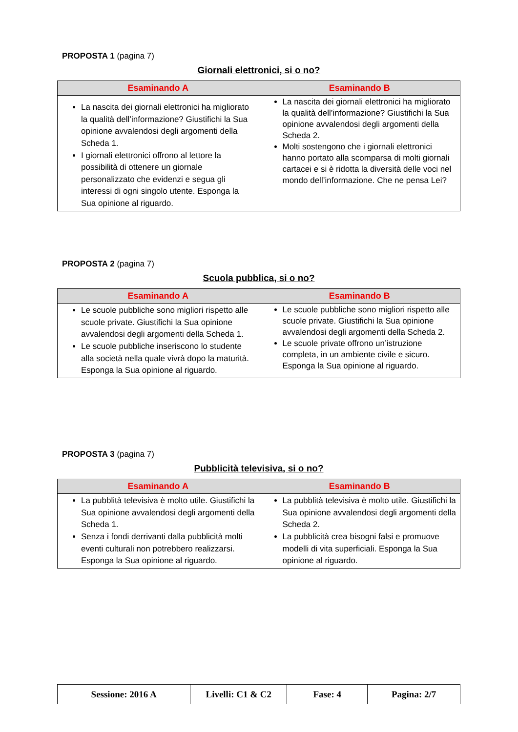PROPOSTA 1 (pagina 7)
Giornali elettronici, si o no?
| Esaminando A | Esaminando B |
| --- | --- |
| La nascita dei giornali elettronici ha migliorato la qualità dell’informazione? Giustifichi la Sua opinione avvalendosi degli argomenti della Scheda 1. I giornali elettronici offrono al lettore la possibilità di ottenere un giornale personalizzato che evidenzi e segua gli interessi di ogni singolo utente. Esponga la Sua opinione al riguardo. | La nascita dei giornali elettronici ha migliorato la qualità dell’informazione? Giustifichi la Sua opinione avvalendosi degli argomenti della Scheda 2. Molti sostengono che i giornali elettronici hanno portato alla scomparsa di molti giornali cartacei e si è ridotta la diversità delle voci nel mondo dell’informazione. Che ne pensa Lei? |
PROPOSTA 2 (pagina 7)
Scuola pubblica, si o no?
| Esaminando A | Esaminando B |
| --- | --- |
| Le scuole pubbliche sono migliori rispetto alle scuole private. Giustifichi la Sua opinione avvalendosi degli argomenti della Scheda 1. Le scuole pubbliche inseriscono lo studente alla società nella quale vivrà dopo la maturità. Esponga la Sua opinione al riguardo. | Le scuole pubbliche sono migliori rispetto alle scuole private. Giustifichi la Sua opinione avvalendosi degli argomenti della Scheda 2. Le scuole private offrono un’istruzione completa, in un ambiente civile e sicuro. Esponga la Sua opinione al riguardo. |
PROPOSTA 3 (pagina 7)
Pubblicità televisiva, si o no?
| Esaminando A | Esaminando B |
| --- | --- |
| La pubblità televisiva è molto utile. Giustifichi la Sua opinione avvalendosi degli argomenti della Scheda 1. Senza i fondi derrivanti dalla pubblicità molti eventi culturali non potrebbero realizzarsi. Esponga la Sua opinione al riguardo. | La pubblità televisiva è molto utile. Giustifichi la Sua opinione avvalendosi degli argomenti della Scheda 2. La pubblicità crea bisogni falsi e promuove modelli di vita superficiali. Esponga la Sua opinione al riguardo. |
| Sessione: 2016 A | Livelli: C1 & C2 | Fase: 4 | Pagina: 2/7 |